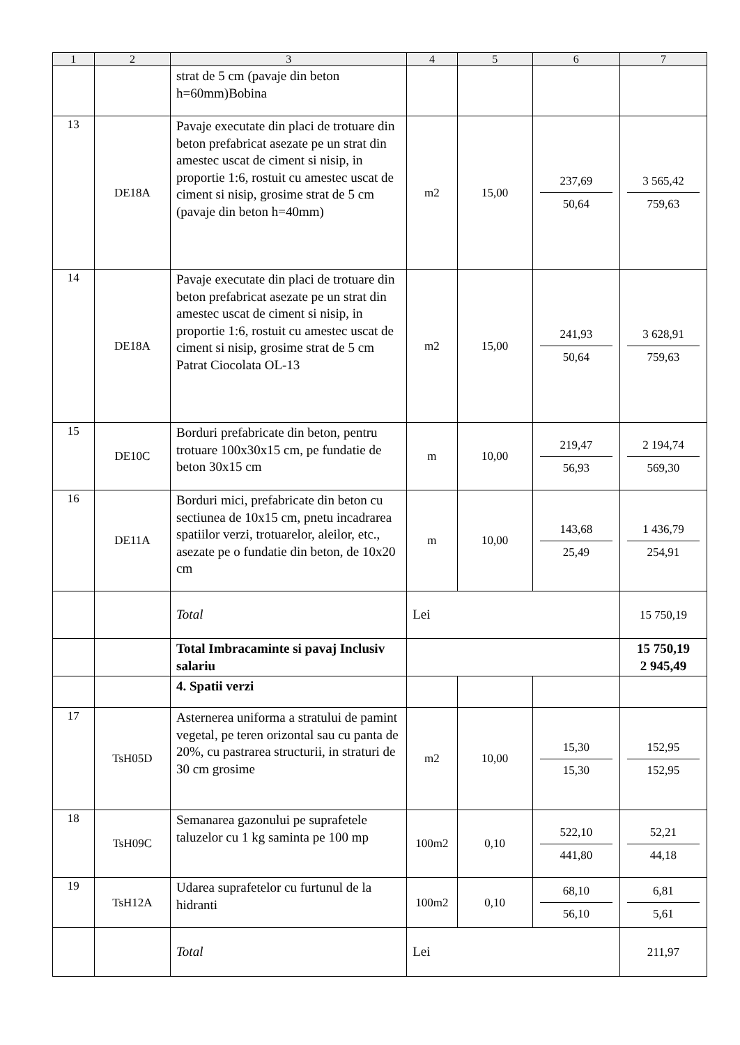| 1 | 2 | 3 | 4 | 5 | 6 | 7 |
| --- | --- | --- | --- | --- | --- | --- |
| | | strat de 5 cm (pavaje din beton h=60mm)Bobina | | | | |
| 13 | DE18A | Pavaje executate din placi de trotuare din beton prefabricat asezate pe un strat din amestec uscat de ciment si nisip, in proportie 1:6, rostuit cu amestec uscat de ciment si nisip, grosime strat de 5 cm (pavaje din beton h=40mm) | m2 | 15,00 | 237,69 50,64 | 3 565,42 759,63 |
| 14 | DE18A | Pavaje executate din placi de trotuare din beton prefabricat asezate pe un strat din amestec uscat de ciment si nisip, in proportie 1:6, rostuit cu amestec uscat de ciment si nisip, grosime strat de 5 cm Patrat Ciocolata OL-13 | m2 | 15,00 | 241,93 50,64 | 3 628,91 759,63 |
| 15 | DE10C | Borduri prefabricate din beton, pentru trotuare 100x30x15 cm, pe fundatie de beton 30x15 cm | m | 10,00 | 219,47 56,93 | 2 194,74 569,30 |
| 16 | DE11A | Borduri mici, prefabricate din beton cu sectiunea de 10x15 cm, pnetu incadrarea spatiilor verzi, trotuarelor, aleilor, etc., asezate pe o fundatie din beton, de 10x20 cm | m | 10,00 | 143,68 25,49 | 1 436,79 254,91 |
| | | Total | Lei | | | 15 750,19 |
| | | Total Imbracaminte si pavaj Inclusiv salariu | | | | 15 750,19 2 945,49 |
| | | 4. Spatii verzi | | | | |
| 17 | TsH05D | Asternerea uniforma a stratului de pamint vegetal, pe teren orizontal sau cu panta de 20%, cu pastrarea structurii, in straturi de 30 cm grosime | m2 | 10,00 | 15,30 15,30 | 152,95 152,95 |
| 18 | TsH09C | Semanarea gazonului pe suprafetele taluzelor cu 1 kg saminta pe 100 mp | 100m2 | 0,10 | 522,10 441,80 | 52,21 44,18 |
| 19 | TsH12A | Udarea suprafetelor cu furtunul de la hidranti | 100m2 | 0,10 | 68,10 56,10 | 6,81 5,61 |
| | | Total | Lei | | | 211,97 |